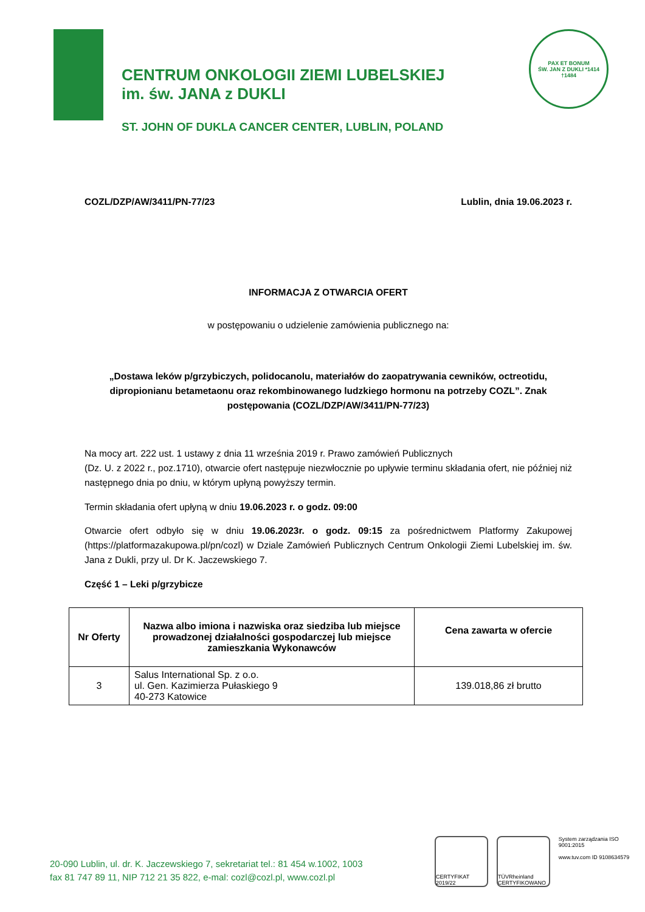CENTRUM ONKOLOGII ZIEMI LUBELSKIEJ
im. św. JANA z DUKLI
ST. JOHN OF DUKLA CANCER CENTER, LUBLIN, POLAND
PAX ET BONUM
ŚW. JAN Z DUKLI *1414 †1484
COZL/DZP/AW/3411/PN-77/23 Lublin, dnia 19.06.2023 r.
INFORMACJA Z OTWARCIA OFERT
w postępowaniu o udzielenie zamówienia publicznego na:
„Dostawa leków p/grzybiczych, polidocanolu, materiałów do zaopatrywania cewników, octreotidu, dipropionianu betametaonu oraz rekombinowanego ludzkiego hormonu na potrzeby COZL”. Znak postępowania (COZL/DZP/AW/3411/PN-77/23)
Na mocy art. 222 ust. 1 ustawy z dnia 11 września 2019 r. Prawo zamówień Publicznych
(Dz. U. z 2022 r., poz.1710), otwarcie ofert następuje niezwłocznie po upływie terminu składania ofert, nie później niż następnego dnia po dniu, w którym upłyną powyższy termin.
Termin składania ofert upłyną w dniu 19.06.2023 r. o godz. 09:00
Otwarcie ofert odbyło się w dniu 19.06.2023r. o godz. 09:15 za pośrednictwem Platformy Zakupowej (https://platformazakupowa.pl/pn/cozl) w Dziale Zamówień Publicznych Centrum Onkologii Ziemi Lubelskiej im. św. Jana z Dukli, przy ul. Dr K. Jaczewskiego 7.
Część 1 – Leki p/grzybicze
| Nr Oferty | Nazwa albo imiona i nazwiska oraz siedziba lub miejsce prowadzonej działalności gospodarczej lub miejsce zamieszkania Wykonawców | Cena zawarta w ofercie |
| --- | --- | --- |
| 3 | Salus International Sp. z o.o. ul. Gen. Kazimierza Pułaskiego 9 40-273 Katowice | 139.018,86 zł brutto |
CERTYFIKAT 2019/22
TÜVRheinland CERTYFIKOWANO
System zarządzania ISO 9001:2015
www.tuv.com ID 9108634579
20-090 Lublin, ul. dr. K. Jaczewskiego 7, sekretariat tel.: 81 454 w.1002, 1003
fax 81 747 89 11, NIP 712 21 35 822, e-mal: cozl@cozl.pl, www.cozl.pl